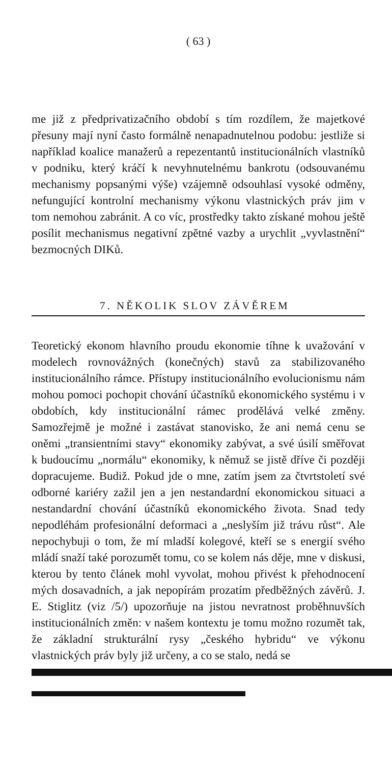( 63 )
me již z předprivatizačního období s tím rozdílem, že majetkové přesuny mají nyní často formálně nenapadnutelnou podobu: jestliže si například koalice manažerů a repezentantů institucionálních vlastníků v podniku, který kráčí k nevyhnutelnému bankrotu (odsouvanému mechanismy popsanými výše) vzájemně odsouhlasí vysoké odměny, nefungující kontrolní mechanismy výkonu vlastnických práv jim v tom nemohou zabránit. A co víc, prostředky takto získané mohou ještě posílit mechanismus negativní zpětné vazby a urychlit „vyvlastnění“ bezmocných DIKů.
7. NĚKOLIK SLOV ZÁVĚREM
Teoretický ekonom hlavního proudu ekonomie tíhne k uvažování v modelech rovnovážných (konečných) stavů za stabilizovaného institucionálního rámce. Přístupy institucionálního evolucionismu nám mohou pomoci pochopit chování účastníků ekonomického systému i v obdobích, kdy institucionální rámec prodělává velké změny. Samozřejmě je možné i zastávat stanovisko, že ani nemá cenu se oněmi „transientními stavy“ ekonomiky zabývat, a své úsilí směřovat k budoucímu „normálu“ ekonomiky, k němuž se jistě dříve či později dopracujeme. Budiž. Pokud jde o mne, zatím jsem za čtvrtstoletí své odborné kariéry zažil jen a jen nestandardní ekonomickou situaci a nestandardní chování účastníků ekonomického života. Snad tedy nepodléhám profesionální deformaci a „neslyším již trávu růst“. Ale nepochybuji o tom, že mí mladší kolegové, kteří se s energií svého mládí snaží také porozumět tomu, co se kolem nás děje, mne v diskusi, kterou by tento článek mohl vyvolat, mohou přivést k přehodnocení mých dosavadních, a jak nepopírám prozatím předběžných závěrů. J. E. Stiglitz (viz /5/) upozorňuje na jistou nevratnost proběhnuvších institucionálních změn: v našem kontextu je tomu možno rozumět tak, že základní strukturální rysy „českého hybridu“ ve výkonu vlastnických práv byly již určeny, a co se stalo, nedá se